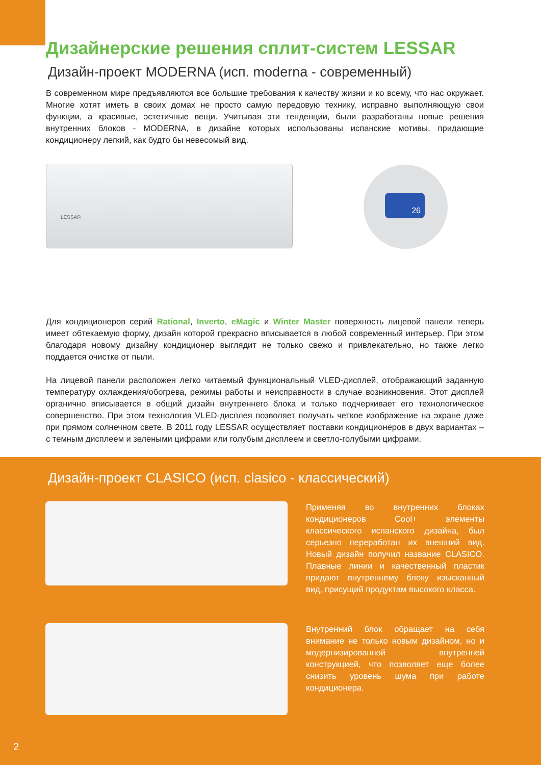Дизайнерские решения сплит-систем LESSAR
Дизайн-проект MODERNA (исп. moderna - современный)
В современном мире предъявляются все большие требования к качеству жизни и ко всему, что нас окружает. Многие хотят иметь в своих домах не просто самую передовую технику, исправно выполняющую свои функции, а красивые, эстетичные вещи. Учитывая эти тенденции, были разработаны новые решения внутренних блоков - MODERNA, в дизайне которых использованы испанские мотивы, придающие кондиционеру легкий, как будто бы невесомый вид.
LESSAR 26
Для кондиционеров серий Rational, Inverto, eMagic и Winter Master поверхность лицевой панели теперь имеет обтекаемую форму, дизайн которой прекрасно вписывается в любой современный интерьер. При этом благодаря новому дизайну кондиционер выглядит не только свежо и привлекательно, но также легко поддается очистке от пыли.
На лицевой панели расположен легко читаемый функциональный VLED-дисплей, отображающий заданную температуру охлаждения/обогрева, режимы работы и неисправности в случае возникновения. Этот дисплей органично вписывается в общий дизайн внутреннего блока и только подчеркивает его технологическое совершенство. При этом технология VLED-дисплея позволяет получать четкое изображение на экране даже при прямом солнечном свете. В 2011 году LESSAR осуществляет поставки кондиционеров в двух вариантах – с темным дисплеем и зелеными цифрами или голубым дисплеем и светло-голубыми цифрами.
Дизайн-проект CLASICO (исп. clasico - классический)
Применяя во внутренних блоках кондиционеров Cool+ элементы классического испанского дизайна, был серьезно переработан их внешний вид. Новый дизайн получил название CLASICO. Плавные линии и качественный пластик придают внутреннему блоку изысканный вид, присущий продуктам высокого класса.
Внутренний блок обращает на себя внимание не только новым дизайном, но и модернизированной внутренней конструкцией, что позволяет еще более снизить уровень шума при работе кондиционера.
2